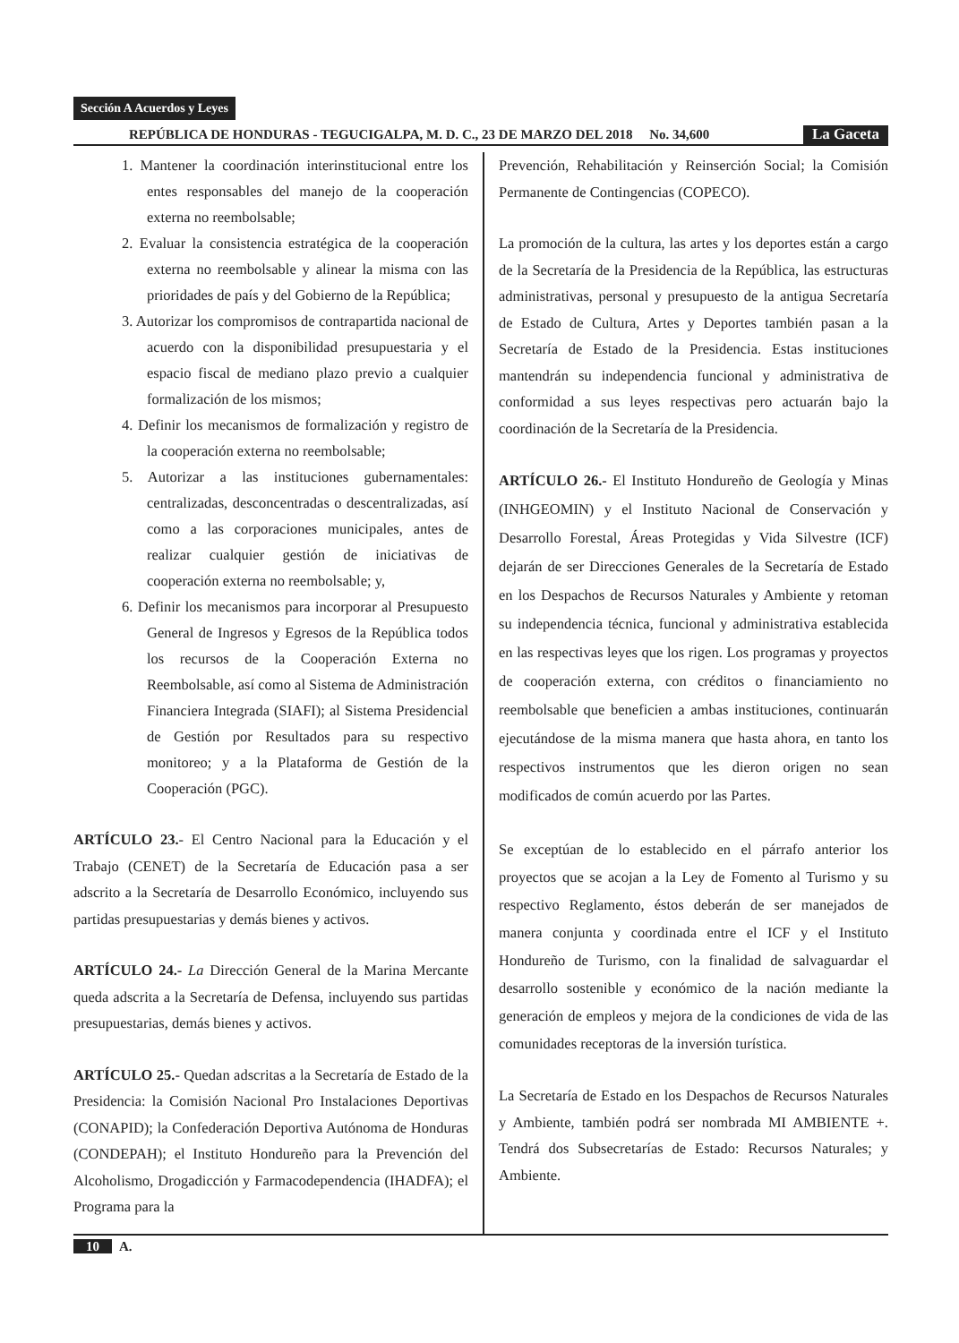Sección A Acuerdos y Leyes
REPÚBLICA DE HONDURAS - TEGUCIGALPA, M. D. C., 23 DE MARZO DEL 2018 No. 34,600
La Gaceta
1. Mantener la coordinación interinstitucional entre los entes responsables del manejo de la cooperación externa no reembolsable;
2. Evaluar la consistencia estratégica de la cooperación externa no reembolsable y alinear la misma con las prioridades de país y del Gobierno de la República;
3. Autorizar los compromisos de contrapartida nacional de acuerdo con la disponibilidad presupuestaria y el espacio fiscal de mediano plazo previo a cualquier formalización de los mismos;
4. Definir los mecanismos de formalización y registro de la cooperación externa no reembolsable;
5. Autorizar a las instituciones gubernamentales: centralizadas, desconcentradas o descentralizadas, así como a las corporaciones municipales, antes de realizar cualquier gestión de iniciativas de cooperación externa no reembolsable; y,
6. Definir los mecanismos para incorporar al Presupuesto General de Ingresos y Egresos de la República todos los recursos de la Cooperación Externa no Reembolsable, así como al Sistema de Administración Financiera Integrada (SIAFI); al Sistema Presidencial de Gestión por Resultados para su respectivo monitoreo; y a la Plataforma de Gestión de la Cooperación (PGC).
ARTÍCULO 23.- El Centro Nacional para la Educación y el Trabajo (CENET) de la Secretaría de Educación pasa a ser adscrito a la Secretaría de Desarrollo Económico, incluyendo sus partidas presupuestarias y demás bienes y activos.
ARTÍCULO 24.- La Dirección General de la Marina Mercante queda adscrita a la Secretaría de Defensa, incluyendo sus partidas presupuestarias, demás bienes y activos.
ARTÍCULO 25.- Quedan adscritas a la Secretaría de Estado de la Presidencia: la Comisión Nacional Pro Instalaciones Deportivas (CONAPID); la Confederación Deportiva Autónoma de Honduras (CONDEPAH); el Instituto Hondureño para la Prevención del Alcoholismo, Drogadicción y Farmacodependencia (IHADFA); el Programa para la
Prevención, Rehabilitación y Reinserción Social; la Comisión Permanente de Contingencias (COPECO).
La promoción de la cultura, las artes y los deportes están a cargo de la Secretaría de la Presidencia de la República, las estructuras administrativas, personal y presupuesto de la antigua Secretaría de Estado de Cultura, Artes y Deportes también pasan a la Secretaría de Estado de la Presidencia. Estas instituciones mantendrán su independencia funcional y administrativa de conformidad a sus leyes respectivas pero actuarán bajo la coordinación de la Secretaría de la Presidencia.
ARTÍCULO 26.- El Instituto Hondureño de Geología y Minas (INHGEOMIN) y el Instituto Nacional de Conservación y Desarrollo Forestal, Áreas Protegidas y Vida Silvestre (ICF) dejarán de ser Direcciones Generales de la Secretaría de Estado en los Despachos de Recursos Naturales y Ambiente y retoman su independencia técnica, funcional y administrativa establecida en las respectivas leyes que los rigen. Los programas y proyectos de cooperación externa, con créditos o financiamiento no reembolsable que beneficien a ambas instituciones, continuarán ejecutándose de la misma manera que hasta ahora, en tanto los respectivos instrumentos que les dieron origen no sean modificados de común acuerdo por las Partes.
Se exceptúan de lo establecido en el párrafo anterior los proyectos que se acojan a la Ley de Fomento al Turismo y su respectivo Reglamento, éstos deberán de ser manejados de manera conjunta y coordinada entre el ICF y el Instituto Hondureño de Turismo, con la finalidad de salvaguardar el desarrollo sostenible y económico de la nación mediante la generación de empleos y mejora de la condiciones de vida de las comunidades receptoras de la inversión turística.
La Secretaría de Estado en los Despachos de Recursos Naturales y Ambiente, también podrá ser nombrada MI AMBIENTE +. Tendrá dos Subsecretarías de Estado: Recursos Naturales; y Ambiente.
10 A.